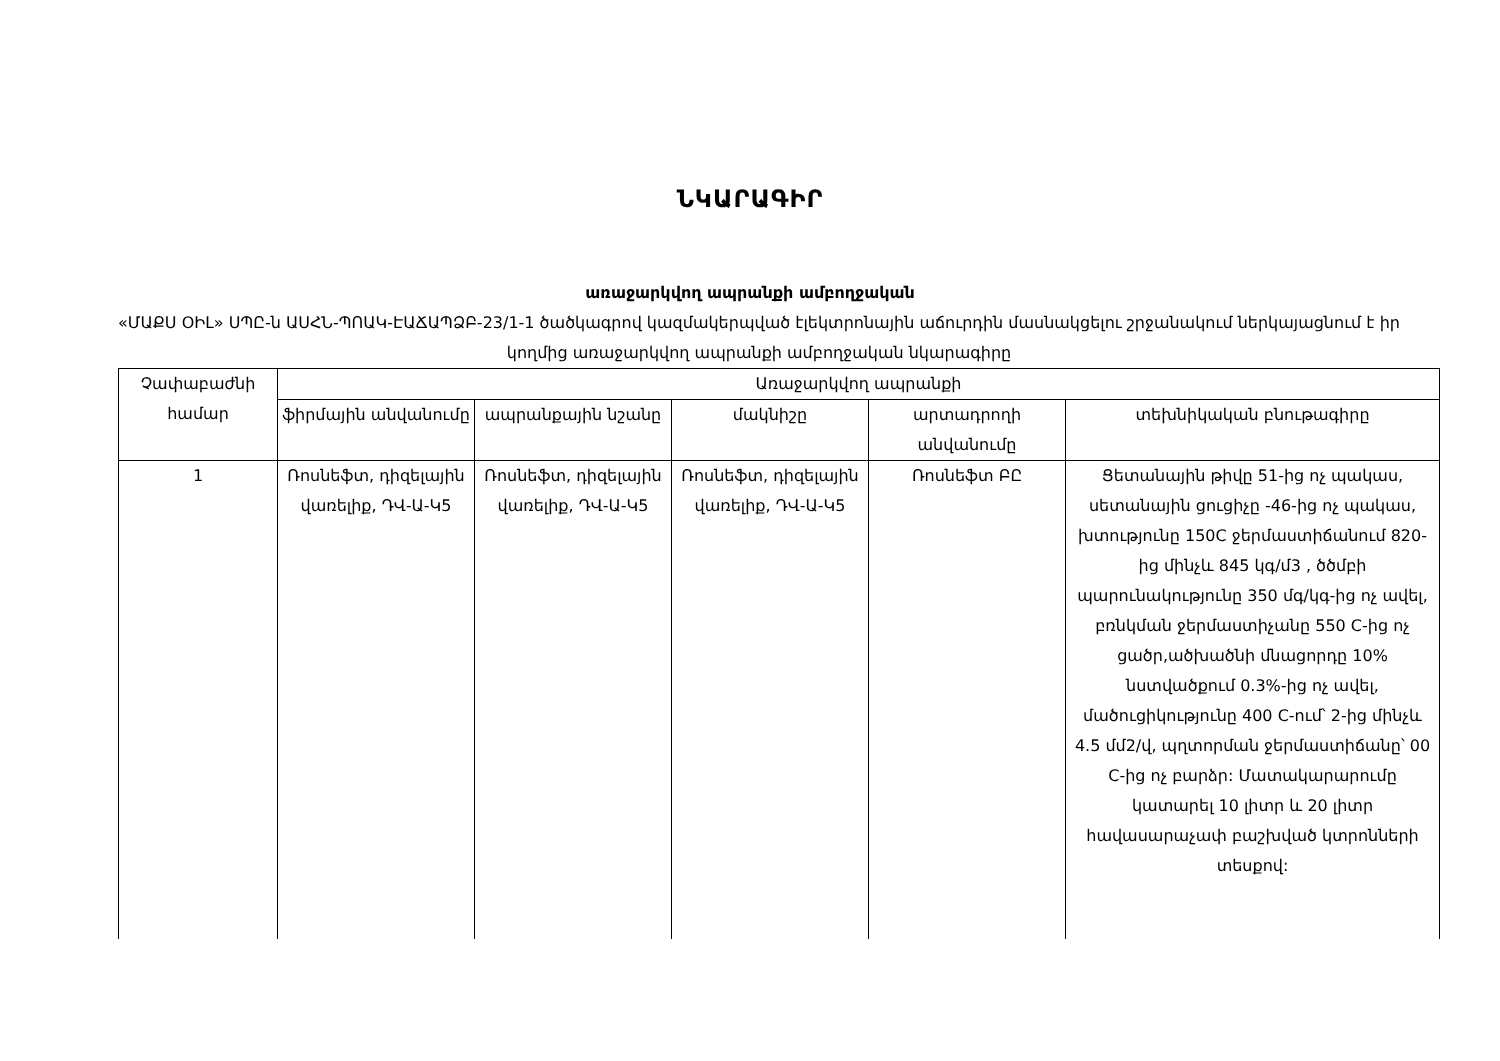ՆԿԱՐԱԳԻՐ
առաջարկվող ապրանքի ամբողջական
«ՄԱՔՍ ՕԻԼ» ՍՊԸ-ն ԱՍՀՆ-ՊՈԱԿ-ԷԱՃԱՊՁԲ-23/1-1 ծածկագրով կազմակերպված էլեկտրոնային աճուրդին մասնակցելու շրջանակում ներկայացնում է իր կողմից առաջարկվող ապրանքի ամբողջական նկարագիրը
| Չափաբաժնի համար | Առաջարկվող ապրանքի | | | | |
| --- | --- | --- | --- | --- | --- |
| | ֆիրմային անվանումը | ապրանքային նշանը | մակնիշը | արտադրողի անվանումը | տեխնիկական բնութագիրը |
| 1 | Ռոսնեֆտ, դիզելային վառելիք, ԴՎ-Ա-Կ5 | Ռոսնեֆտ, դիզելային վառելիք, ԴՎ-Ա-Կ5 | Ռոսնեֆտ, դիզելային վառելիք, ԴՎ-Ա-Կ5 | Ռոսնեֆտ ԲԸ | Ցետանային թիվը 51-ից ոչ պակաս, սետանային ցուցիչը -46-ից ոչ պակաս, խտությունը 150C ջերմաստիճանում 820-ից մինչև 845 կգ/մ3 , ծծմբի պարունակությունը 350 մգ/կգ-ից ոչ ավել, բռնկման ջերմաստիչանը 550 C-ից ոչ ցածր,ածխածնի մնացորդը 10% նստվածքում 0.3%-ից ոչ ավել, մածուցիկությունը 400 C-ում՝ 2-ից մինչև 4.5 մմ2/վ, պղտորման ջերմաստիճանը՝ 00 C-ից ոչ բարձր: Մատակարարումը կատարել 10 լիտր և 20 լիտր հավասարաչափ բաշխված կտրոնների տեսքով: |